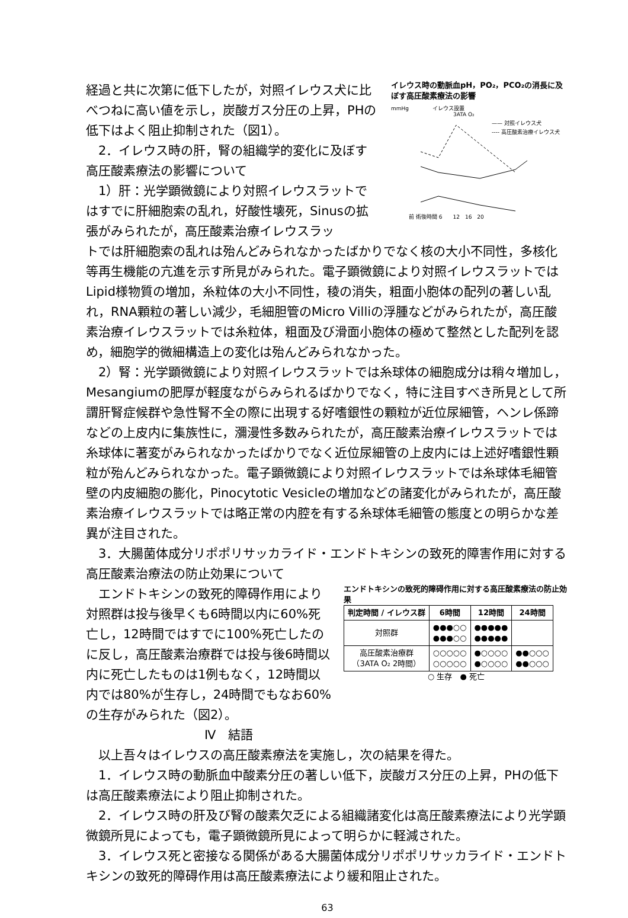経過と共に次第に低下したが，対照イレウス犬に比べつねに高い値を示し，炭酸ガス分圧の上昇，PHの低下はよく阻止抑制された（図1）。
　2．イレウス時の肝，腎の組織学的変化に及ぼす高圧酸素療法の影響について
　1）肝：光学顕微鏡により対照イレウスラットではすでに肝細胞索の乱れ，好酸性壊死，Sinusの拡張がみられたが，高圧酸素治療イレウスラッ
イレウス時の動脈血pH，PO₂，PCO₂の消長に及ぼす高圧酸素療法の影響
mmHg
イレウス設置
3ATA O₂
—— 対照イレウス犬
---- 高圧酸素治療イレウス犬
前 術後時間 6　　12　16　20
トでは肝細胞索の乱れは殆んどみられなかったばかりでなく核の大小不同性，多核化等再生機能の亢進を示す所見がみられた。電子顕微鏡により対照イレウスラットではLipid様物質の増加，糸粒体の大小不同性，稜の消失，粗面小胞体の配列の著しい乱れ，RNA顆粒の著しい減少，毛細胆管のMicro Villiの浮腫などがみられたが，高圧酸素治療イレウスラットでは糸粒体，粗面及び滑面小胞体の極めて整然とした配列を認め，細胞学的微細構造上の変化は殆んどみられなかった。
　2）腎：光学顕微鏡により対照イレウスラットでは糸球体の細胞成分は稍々増加し，Mesangiumの肥厚が軽度ながらみられるばかりでなく，特に注目すべき所見として所謂肝腎症候群や急性腎不全の際に出現する好嗜銀性の顆粒が近位尿細管，ヘンレ係蹄などの上皮内に集族性に，瀰漫性多数みられたが，高圧酸素治療イレウスラットでは糸球体に著変がみられなかったばかりでなく近位尿細管の上皮内には上述好嗜銀性顆粒が殆んどみられなかった。電子顕微鏡により対照イレウスラットでは糸球体毛細管壁の内皮細胞の膨化，Pinocytotic Vesicleの増加などの諸変化がみられたが，高圧酸素治療イレウスラットでは略正常の内腔を有する糸球体毛細管の態度との明らかな差異が注目された。
　3．大腸菌体成分リポポリサッカライド・エンドトキシンの致死的障害作用に対する高圧酸素治療法の防止効果について
　エンドトキシンの致死的障碍作用により対照群は投与後早くも6時間以内に60%死亡し，12時間ではすでに100%死亡したのに反し，高圧酸素治療群では投与後6時間以内に死亡したものは1例もなく，12時間以内では80%が生存し，24時間でもなお60%の生存がみられた（図2）。
Ⅳ　結語
エンドトキシンの致死的障碍作用に対する高圧酸素療法の防止効果
| 判定時間 / イレウス群 | 6時間 | 12時間 | 24時間 |
| --- | --- | --- | --- |
| 対照群 | ●●●○○ ●●●○○ | ●●●●● ●●●●● | |
| 高圧酸素治療群 （3ATA O₂ 2時間） | ○○○○○ ○○○○○ | ●○○○○ ●○○○○ | ●●○○○ ●●○○○ |
○ 生存　● 死亡
　以上吾々はイレウスの高圧酸素療法を実施し，次の結果を得た。
　1．イレウス時の動脈血中酸素分圧の著しい低下，炭酸ガス分圧の上昇，PHの低下は高圧酸素療法により阻止抑制された。
　2．イレウス時の肝及び腎の酸素欠乏による組織諸変化は高圧酸素療法により光学顕微鏡所見によっても，電子顕微鏡所見によって明らかに軽減された。
　3．イレウス死と密接なる関係がある大腸菌体成分リポポリサッカライド・エンドトキシンの致死的障碍作用は高圧酸素療法により緩和阻止された。
63